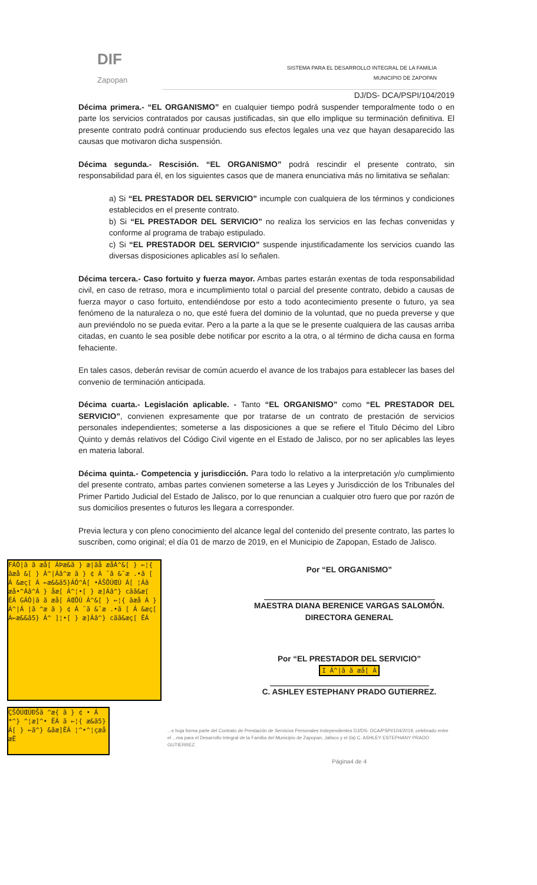DIF
Zapopan
SISTEMA PARA EL DESARROLLO INTEGRAL DE LA FAMILIA
MUNICIPIO DE ZAPOPAN
DJ/DS- DCA/PSPI/104/2019
Décima primera.- “EL ORGANISMO” en cualquier tiempo podrá suspender temporalmente todo o en parte los servicios contratados por causas justificadas, sin que ello implique su terminación definitiva. El presente contrato podrá continuar produciendo sus efectos legales una vez que hayan desaparecido las causas que motivaron dicha suspensión.
Décima segunda.- Rescisión. “EL ORGANISMO” podrá rescindir el presente contrato, sin responsabilidad para él, en los siguientes casos que de manera enunciativa más no limitativa se señalan:
a) Si “EL PRESTADOR DEL SERVICIO” incumple con cualquiera de los términos y condiciones establecidos en el presente contrato.
b) Si “EL PRESTADOR DEL SERVICIO” no realiza los servicios en las fechas convenidas y conforme al programa de trabajo estipulado.
c) Si “EL PRESTADOR DEL SERVICIO” suspende injustificadamente los servicios cuando las diversas disposiciones aplicables así lo señalen.
Décima tercera.- Caso fortuito y fuerza mayor. Ambas partes estarán exentas de toda responsabilidad civil, en caso de retraso, mora e incumplimiento total o parcial del presente contrato, debido a causas de fuerza mayor o caso fortuito, entendiéndose por esto a todo acontecimiento presente o futuro, ya sea fenómeno de la naturaleza o no, que esté fuera del dominio de la voluntad, que no pueda preverse y que aun previéndolo no se pueda evitar. Pero a la parte a la que se le presente cualquiera de las causas arriba citadas, en cuanto le sea posible debe notificar por escrito a la otra, o al término de dicha causa en forma fehaciente.
En tales casos, deberán revisar de común acuerdo el avance de los trabajos para establecer las bases del convenio de terminación anticipada.
Décima cuarta.- Legislación aplicable. - Tanto “EL ORGANISMO” como “EL PRESTADOR DEL SERVICIO”, convienen expresamente que por tratarse de un contrato de prestación de servicios personales independientes; someterse a las disposiciones a que se refiere el Titulo Décimo del Libro Quinto y demás relativos del Código Civil vigente en el Estado de Jalisco, por no ser aplicables las leyes en materia laboral.
Décima quinta.- Competencia y jurisdicción. Para todo lo relativo a la interpretación y/o cumplimiento del presente contrato, ambas partes convienen someterse a las Leyes y Jurisdicción de los Tribunales del Primer Partido Judicial del Estado de Jalisco, por lo que renuncian a cualquier otro fuero que por razón de sus domicilios presentes o futuros les llegara a corresponder.
Previa lectura y con pleno conocimiento del alcance legal del contenido del presente contrato, las partes lo suscriben, como original; el día 01 de marzo de 2019, en el Municipio de Zapopan, Estado de Jalisco.
FÁÒ|ã ã æå[ ÁÞæ&ã } æ|ãå æåÁ^&[ } ←¦{ ãæå &[ } Á^|Áã^æ ã } ¢ Á ˘ã &˘æ .•ã [ Á &æç[ Á ←æ&&ã5}ÁÓ^Á[ •ÁŠÔÚŒÚ Á[ ¦Áâ æå•^Áâ^Á } åæ[ Á^¦•[ } æ]Áâ^} cãã&æ[ ËÁ GÁÒ|ã ã æå[ ÁŒÔÚ Á^&[ } ←¦{ ãæå Á } Á^|Á |ã ^æ ã } ¢ Á ˘ã &˘æ .•ã [ Á &æç[ Á←æ&&ã5} Á^ ]¦•[ } æ]Áâ^} cãã&æç[ ËÁ
ÇŠÕÚŒÚÐŠã ^æ{ ã } ¢ • Á *^} ^¦æ]^• ËÁ ã ←¦{ æ&ã5} Á[ } ←ã^} &ãæ]ËÁ ¦^•^¦çæå æË
Por “EL ORGANISMO”
MAESTRA DIANA BERENICE VARGAS SALOMÓN.
DIRECTORA GENERAL
Por “EL PRESTADOR DEL SERVICIO”
I Á^|ã ã æå[ Á
C. ASHLEY ESTEPHANY PRADO GUTIERREZ.
...e hoja forma parte del Contrato de Prestación de Servicios Personales Independientes DJ/DS- DCA/PSPI/104/2019, celebrado entre el ...ma para el Desarrollo Integral de la Familia del Municipio de Zapopan, Jalisco y el (la) C. ASHLEY ESTEPHANY PRADO GUTIERREZ.
Página4 de 4